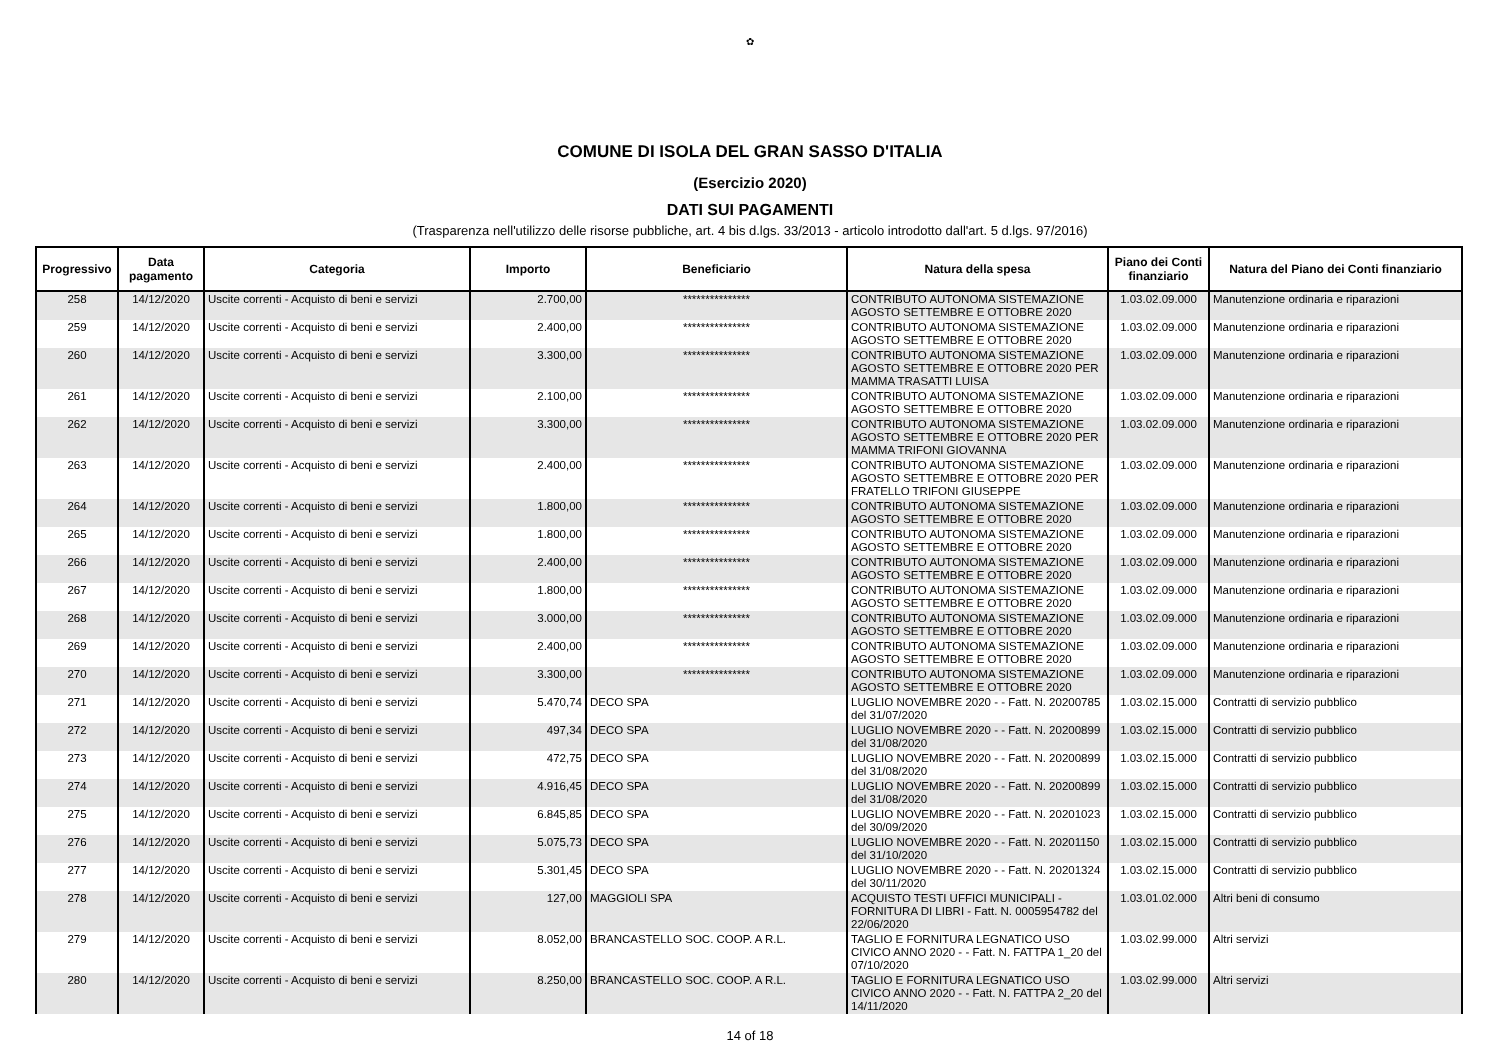✿
COMUNE DI ISOLA DEL GRAN SASSO D'ITALIA
(Esercizio 2020)
DATI SUI PAGAMENTI
(Trasparenza nell'utilizzo delle risorse pubbliche, art. 4 bis d.lgs. 33/2013 - articolo introdotto dall'art. 5 d.lgs. 97/2016)
| Progressivo | Data pagamento | Categoria | Importo | Beneficiario | Natura della spesa | Piano dei Conti finanziario | Natura del Piano dei Conti finanziario |
| --- | --- | --- | --- | --- | --- | --- | --- |
| 258 | 14/12/2020 | Uscite correnti - Acquisto di beni e servizi | 2.700,00 | *************** | CONTRIBUTO AUTONOMA SISTEMAZIONE AGOSTO SETTEMBRE E OTTOBRE 2020 | 1.03.02.09.000 | Manutenzione ordinaria e riparazioni |
| 259 | 14/12/2020 | Uscite correnti - Acquisto di beni e servizi | 2.400,00 | *************** | CONTRIBUTO AUTONOMA SISTEMAZIONE AGOSTO SETTEMBRE E OTTOBRE 2020 | 1.03.02.09.000 | Manutenzione ordinaria e riparazioni |
| 260 | 14/12/2020 | Uscite correnti - Acquisto di beni e servizi | 3.300,00 | *************** | CONTRIBUTO AUTONOMA SISTEMAZIONE AGOSTO SETTEMBRE E OTTOBRE 2020 PER MAMMA TRASATTI LUISA | 1.03.02.09.000 | Manutenzione ordinaria e riparazioni |
| 261 | 14/12/2020 | Uscite correnti - Acquisto di beni e servizi | 2.100,00 | *************** | CONTRIBUTO AUTONOMA SISTEMAZIONE AGOSTO SETTEMBRE E OTTOBRE 2020 | 1.03.02.09.000 | Manutenzione ordinaria e riparazioni |
| 262 | 14/12/2020 | Uscite correnti - Acquisto di beni e servizi | 3.300,00 | *************** | CONTRIBUTO AUTONOMA SISTEMAZIONE AGOSTO SETTEMBRE E OTTOBRE 2020 PER MAMMA TRIFONI GIOVANNA | 1.03.02.09.000 | Manutenzione ordinaria e riparazioni |
| 263 | 14/12/2020 | Uscite correnti - Acquisto di beni e servizi | 2.400,00 | *************** | CONTRIBUTO AUTONOMA SISTEMAZIONE AGOSTO SETTEMBRE E OTTOBRE 2020 PER FRATELLO TRIFONI GIUSEPPE | 1.03.02.09.000 | Manutenzione ordinaria e riparazioni |
| 264 | 14/12/2020 | Uscite correnti - Acquisto di beni e servizi | 1.800,00 | *************** | CONTRIBUTO AUTONOMA SISTEMAZIONE AGOSTO SETTEMBRE E OTTOBRE 2020 | 1.03.02.09.000 | Manutenzione ordinaria e riparazioni |
| 265 | 14/12/2020 | Uscite correnti - Acquisto di beni e servizi | 1.800,00 | *************** | CONTRIBUTO AUTONOMA SISTEMAZIONE AGOSTO SETTEMBRE E OTTOBRE 2020 | 1.03.02.09.000 | Manutenzione ordinaria e riparazioni |
| 266 | 14/12/2020 | Uscite correnti - Acquisto di beni e servizi | 2.400,00 | *************** | CONTRIBUTO AUTONOMA SISTEMAZIONE AGOSTO SETTEMBRE E OTTOBRE 2020 | 1.03.02.09.000 | Manutenzione ordinaria e riparazioni |
| 267 | 14/12/2020 | Uscite correnti - Acquisto di beni e servizi | 1.800,00 | *************** | CONTRIBUTO AUTONOMA SISTEMAZIONE AGOSTO SETTEMBRE E OTTOBRE 2020 | 1.03.02.09.000 | Manutenzione ordinaria e riparazioni |
| 268 | 14/12/2020 | Uscite correnti - Acquisto di beni e servizi | 3.000,00 | *************** | CONTRIBUTO AUTONOMA SISTEMAZIONE AGOSTO SETTEMBRE E OTTOBRE 2020 | 1.03.02.09.000 | Manutenzione ordinaria e riparazioni |
| 269 | 14/12/2020 | Uscite correnti - Acquisto di beni e servizi | 2.400,00 | *************** | CONTRIBUTO AUTONOMA SISTEMAZIONE AGOSTO SETTEMBRE E OTTOBRE 2020 | 1.03.02.09.000 | Manutenzione ordinaria e riparazioni |
| 270 | 14/12/2020 | Uscite correnti - Acquisto di beni e servizi | 3.300,00 | *************** | CONTRIBUTO AUTONOMA SISTEMAZIONE AGOSTO SETTEMBRE E OTTOBRE 2020 | 1.03.02.09.000 | Manutenzione ordinaria e riparazioni |
| 271 | 14/12/2020 | Uscite correnti - Acquisto di beni e servizi | 5.470,74 | DECO SPA | LUGLIO NOVEMBRE 2020 - - Fatt. N. 20200785 del 31/07/2020 | 1.03.02.15.000 | Contratti di servizio pubblico |
| 272 | 14/12/2020 | Uscite correnti - Acquisto di beni e servizi | 497,34 | DECO SPA | LUGLIO NOVEMBRE 2020 - - Fatt. N. 20200899 del 31/08/2020 | 1.03.02.15.000 | Contratti di servizio pubblico |
| 273 | 14/12/2020 | Uscite correnti - Acquisto di beni e servizi | 472,75 | DECO SPA | LUGLIO NOVEMBRE 2020 - - Fatt. N. 20200899 del 31/08/2020 | 1.03.02.15.000 | Contratti di servizio pubblico |
| 274 | 14/12/2020 | Uscite correnti - Acquisto di beni e servizi | 4.916,45 | DECO SPA | LUGLIO NOVEMBRE 2020 - - Fatt. N. 20200899 del 31/08/2020 | 1.03.02.15.000 | Contratti di servizio pubblico |
| 275 | 14/12/2020 | Uscite correnti - Acquisto di beni e servizi | 6.845,85 | DECO SPA | LUGLIO NOVEMBRE 2020 - - Fatt. N. 20201023 del 30/09/2020 | 1.03.02.15.000 | Contratti di servizio pubblico |
| 276 | 14/12/2020 | Uscite correnti - Acquisto di beni e servizi | 5.075,73 | DECO SPA | LUGLIO NOVEMBRE 2020 - - Fatt. N. 20201150 del 31/10/2020 | 1.03.02.15.000 | Contratti di servizio pubblico |
| 277 | 14/12/2020 | Uscite correnti - Acquisto di beni e servizi | 5.301,45 | DECO SPA | LUGLIO NOVEMBRE 2020 - - Fatt. N. 20201324 del 30/11/2020 | 1.03.02.15.000 | Contratti di servizio pubblico |
| 278 | 14/12/2020 | Uscite correnti - Acquisto di beni e servizi | 127,00 | MAGGIOLI SPA | ACQUISTO TESTI UFFICI MUNICIPALI - FORNITURA DI LIBRI - Fatt. N. 0005954782 del 22/06/2020 | 1.03.01.02.000 | Altri beni di consumo |
| 279 | 14/12/2020 | Uscite correnti - Acquisto di beni e servizi | 8.052,00 | BRANCASTELLO SOC. COOP. A R.L. | TAGLIO E FORNITURA LEGNATICO USO CIVICO ANNO 2020 - - Fatt. N. FATTPA 1_20 del 07/10/2020 | 1.03.02.99.000 | Altri servizi |
| 280 | 14/12/2020 | Uscite correnti - Acquisto di beni e servizi | 8.250,00 | BRANCASTELLO SOC. COOP. A R.L. | TAGLIO E FORNITURA LEGNATICO USO CIVICO ANNO 2020 - - Fatt. N. FATTPA 2_20 del 14/11/2020 | 1.03.02.99.000 | Altri servizi |
14 of 18